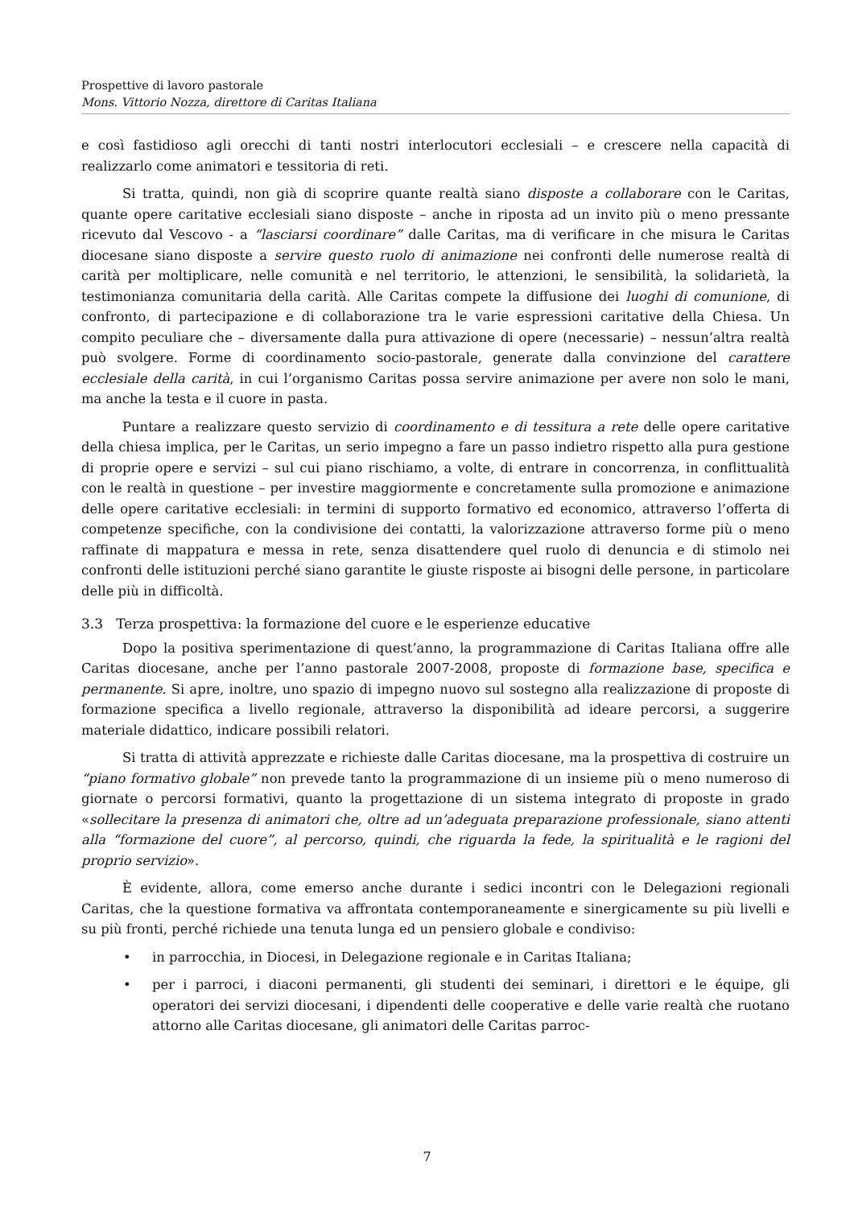Prospettive di lavoro pastorale
Mons. Vittorio Nozza, direttore di Caritas Italiana
e così fastidioso agli orecchi di tanti nostri interlocutori ecclesiali – e crescere nella capacità di realizzarlo come animatori e tessitoria di reti.
Si tratta, quindi, non già di scoprire quante realtà siano disposte a collaborare con le Caritas, quante opere caritative ecclesiali siano disposte – anche in riposta ad un invito più o meno pressante ricevuto dal Vescovo - a “lasciarsi coordinare” dalle Caritas, ma di verificare in che misura le Caritas diocesane siano disposte a servire questo ruolo di animazione nei confronti delle numerose realtà di carità per moltiplicare, nelle comunità e nel territorio, le attenzioni, le sensibilità, la solidarietà, la testimonianza comunitaria della carità. Alle Caritas compete la diffusione dei luoghi di comunione, di confronto, di partecipazione e di collaborazione tra le varie espressioni caritative della Chiesa. Un compito peculiare che – diversamente dalla pura attivazione di opere (necessarie) – nessun’altra realtà può svolgere. Forme di coordinamento socio-pastorale, generate dalla convinzione del carattere ecclesiale della carità, in cui l’organismo Caritas possa servire animazione per avere non solo le mani, ma anche la testa e il cuore in pasta.
Puntare a realizzare questo servizio di coordinamento e di tessitura a rete delle opere caritative della chiesa implica, per le Caritas, un serio impegno a fare un passo indietro rispetto alla pura gestione di proprie opere e servizi – sul cui piano rischiamo, a volte, di entrare in concorrenza, in conflittualità con le realtà in questione – per investire maggiormente e concretamente sulla promozione e animazione delle opere caritative ecclesiali: in termini di supporto formativo ed economico, attraverso l’offerta di competenze specifiche, con la condivisione dei contatti, la valorizzazione attraverso forme più o meno raffinate di mappatura e messa in rete, senza disattendere quel ruolo di denuncia e di stimolo nei confronti delle istituzioni perché siano garantite le giuste risposte ai bisogni delle persone, in particolare delle più in difficoltà.
3.3 Terza prospettiva: la formazione del cuore e le esperienze educative
Dopo la positiva sperimentazione di quest’anno, la programmazione di Caritas Italiana offre alle Caritas diocesane, anche per l’anno pastorale 2007-2008, proposte di formazione base, specifica e permanente. Si apre, inoltre, uno spazio di impegno nuovo sul sostegno alla realizzazione di proposte di formazione specifica a livello regionale, attraverso la disponibilità ad ideare percorsi, a suggerire materiale didattico, indicare possibili relatori.
Si tratta di attività apprezzate e richieste dalle Caritas diocesane, ma la prospettiva di costruire un “piano formativo globale” non prevede tanto la programmazione di un insieme più o meno numeroso di giornate o percorsi formativi, quanto la progettazione di un sistema integrato di proposte in grado «sollecitare la presenza di animatori che, oltre ad un’adeguata preparazione professionale, siano attenti alla “formazione del cuore”, al percorso, quindi, che riguarda la fede, la spiritualità e le ragioni del proprio servizio».
È evidente, allora, come emerso anche durante i sedici incontri con le Delegazioni regionali Caritas, che la questione formativa va affrontata contemporaneamente e sinergicamente su più livelli e su più fronti, perché richiede una tenuta lunga ed un pensiero globale e condiviso:
• in parrocchia, in Diocesi, in Delegazione regionale e in Caritas Italiana;
• per i parroci, i diaconi permanenti, gli studenti dei seminari, i direttori e le équipe, gli operatori dei servizi diocesani, i dipendenti delle cooperative e delle varie realtà che ruotano attorno alle Caritas diocesane, gli animatori delle Caritas parroc-
7